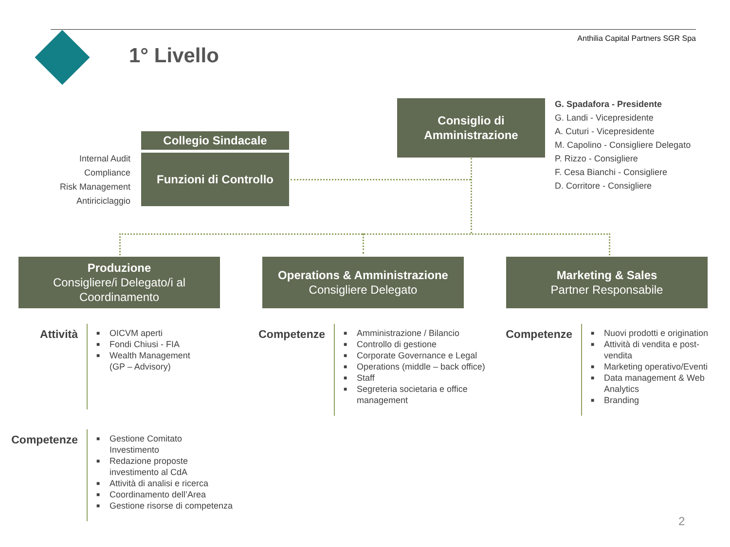1° Livello
Anthilia Capital Partners SGR Spa
Consiglio di
Amministrazione
G. Spadafora - Presidente
G. Landi - Vicepresidente
A. Cuturi - Vicepresidente
M. Capolino - Consigliere Delegato
P. Rizzo - Consigliere
F. Cesa Bianchi - Consigliere
D. Corritore - Consigliere
Collegio Sindacale
Funzioni di Controllo
Internal Audit
Compliance
Risk Management
Antiriciclaggio
Produzione
Consigliere/i Delegato/i al Coordinamento
Operations & Amministrazione
Consigliere Delegato
Marketing & Sales
Partner Responsabile
Attività
■ OICVM aperti
■ Fondi Chiusi - FIA
■ Wealth Management
(GP – Advisory)
Competenze
■ Amministrazione / Bilancio
■ Controllo di gestione
■ Corporate Governance e Legal
■ Operations (middle – back office)
■ Staff
■ Segreteria societaria e office management
Competenze
■ Nuovi prodotti e origination
■ Attività di vendita e post-vendita
■ Marketing operativo/Eventi
■ Data management & Web Analytics
■ Branding
Competenze
■ Gestione Comitato Investimento
■ Redazione proposte investimento al CdA
■ Attività di analisi e ricerca
■ Coordinamento dell’Area
■ Gestione risorse di competenza
2